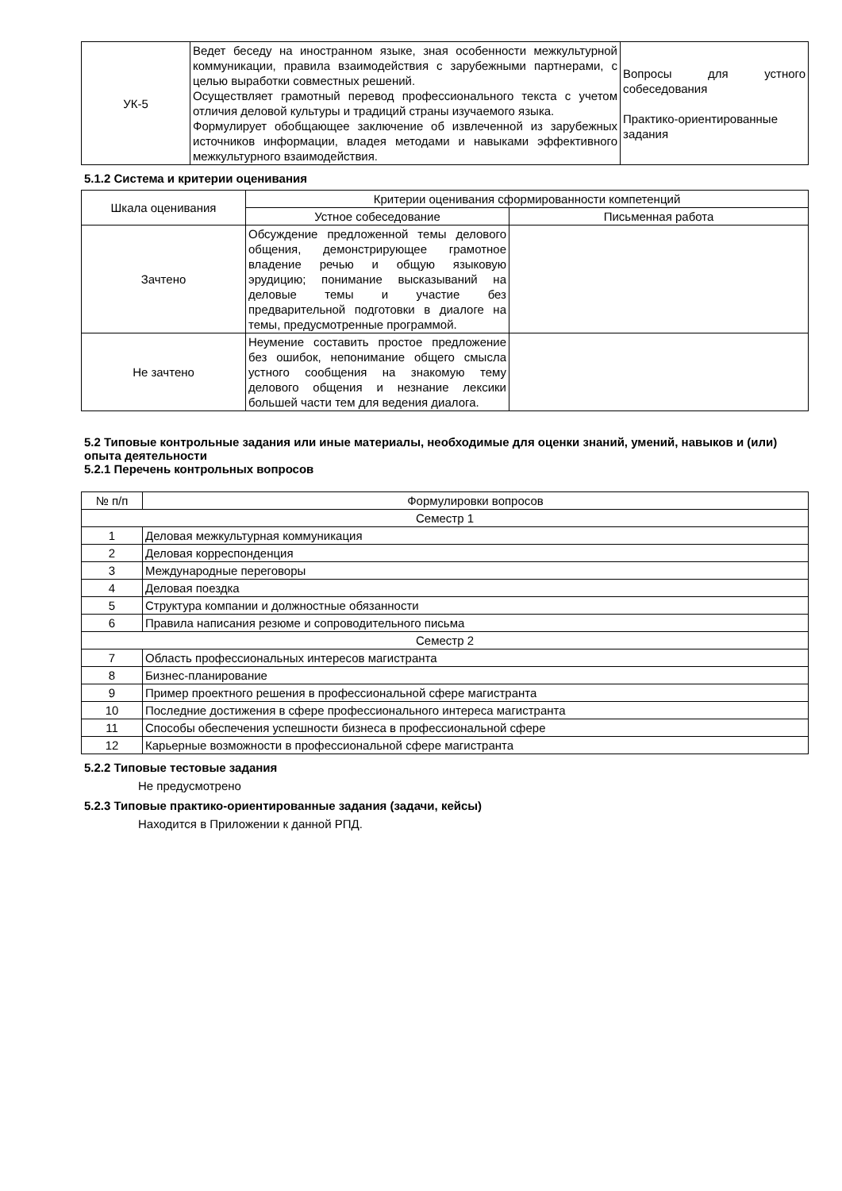| УК-5 | Ведет беседу на иностранном языке, зная особенности межкультурной коммуникации, правила взаимодействия с зарубежными партнерами, с целью выработки совместных решений. Осуществляет грамотный перевод профессионального текста с учетом отличия деловой культуры и традиций страны изучаемого языка. Формулирует обобщающее заключение об извлеченной из зарубежных источников информации, владея методами и навыками эффективного межкультурного взаимодействия. | Вопросы для устного собеседования Практико-ориентированные задания |
5.1.2 Система и критерии оценивания
| Шкала оценивания | Критерии оценивания сформированности компетенций | |
| --- | --- | --- |
| | Устное собеседование | Письменная работа |
| Зачтено | Обсуждение предложенной темы делового общения, демонстрирующее грамотное владение речью и общую языковую эрудицию; понимание высказываний на деловые темы и участие без предварительной подготовки в диалоге на темы, предусмотренные программой. | |
| Не зачтено | Неумение составить простое предложение без ошибок, непонимание общего смысла устного сообщения на знакомую тему делового общения и незнание лексики большей части тем для ведения диалога. | |
5.2 Типовые контрольные задания или иные материалы, необходимые для оценки знаний, умений, навыков и (или) опыта деятельности
5.2.1 Перечень контрольных вопросов
| № п/п | Формулировки вопросов |
| --- | --- |
| Семестр 1 | |
| 1 | Деловая межкультурная коммуникация |
| 2 | Деловая корреспонденция |
| 3 | Международные переговоры |
| 4 | Деловая поездка |
| 5 | Структура компании и должностные обязанности |
| 6 | Правила написания резюме и сопроводительного письма |
| Семестр 2 | |
| 7 | Область профессиональных интересов магистранта |
| 8 | Бизнес-планирование |
| 9 | Пример проектного решения в профессиональной сфере магистранта |
| 10 | Последние достижения в сфере профессионального интереса магистранта |
| 11 | Способы обеспечения успешности бизнеса в профессиональной сфере |
| 12 | Карьерные возможности в профессиональной сфере магистранта |
5.2.2 Типовые тестовые задания
Не предусмотрено
5.2.3 Типовые практико-ориентированные задания (задачи, кейсы)
Находится в Приложении к данной РПД.